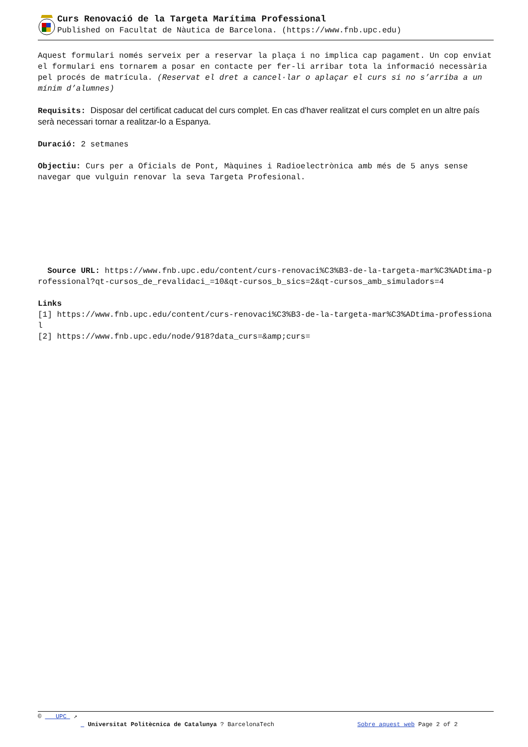Curs Renovació de la Targeta Marítima Professional
Published on Facultat de Nàutica de Barcelona. (https://www.fnb.upc.edu)
Aquest formulari només serveix per a reservar la plaça i no implica cap pagament. Un cop enviat el formulari ens tornarem a posar en contacte per fer-li arribar tota la informació necessària pel procés de matrícula. (Reservat el dret a cancel·lar o aplaçar el curs si no s’arriba a un mínim d’alumnes)
Requisits: Disposar del certificat caducat del curs complet. En cas d'haver realitzat el curs complet en un altre país serà necessari tornar a realitzar-lo a Espanya.
Duració: 2 setmanes
Objectiu: Curs per a Oficials de Pont, Màquines i Radioelectrònica amb més de 5 anys sense navegar que vulguin renovar la seva Targeta Profesional.
Source URL: https://www.fnb.upc.edu/content/curs-renovaci%C3%B3-de-la-targeta-mar%C3%ADtima-professional?qt-cursos_de_revalidaci_=10&qt-cursos_b_sics=2&qt-cursos_amb_simuladors=4
Links
[1] https://www.fnb.upc.edu/content/curs-renovaci%C3%B3-de-la-targeta-mar%C3%ADtima-professional
[2] https://www.fnb.upc.edu/node/918?data_curs=&amp;curs=
© UPC ↗
Universitat Politècnica de Catalunya ? BarcelonaTech Sobre aquest web Page 2 of 2